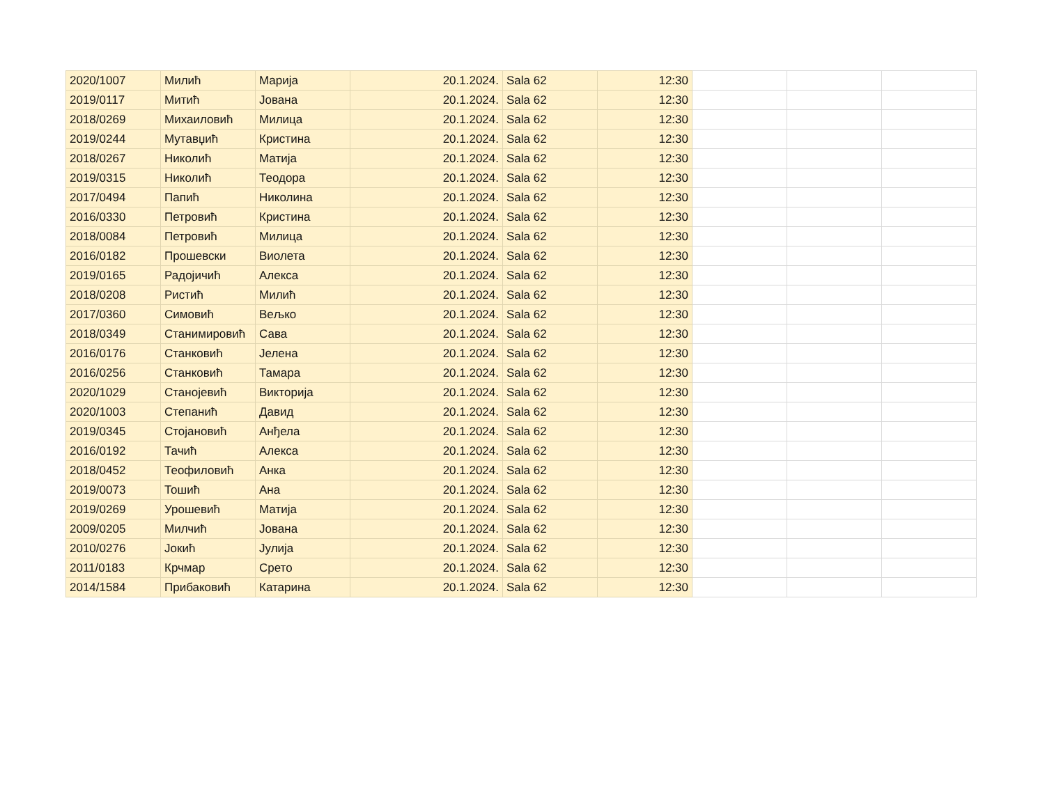| 2020/1007 | Милић | Марија | 20.1.2024. | Sala 62 | 12:30 | | | |
| 2019/0117 | Митић | Јована | 20.1.2024. | Sala 62 | 12:30 | | | |
| 2018/0269 | Михаиловић | Милица | 20.1.2024. | Sala 62 | 12:30 | | | |
| 2019/0244 | Мутавџић | Кристина | 20.1.2024. | Sala 62 | 12:30 | | | |
| 2018/0267 | Николић | Матија | 20.1.2024. | Sala 62 | 12:30 | | | |
| 2019/0315 | Николић | Теодора | 20.1.2024. | Sala 62 | 12:30 | | | |
| 2017/0494 | Папић | Николина | 20.1.2024. | Sala 62 | 12:30 | | | |
| 2016/0330 | Петровић | Кристина | 20.1.2024. | Sala 62 | 12:30 | | | |
| 2018/0084 | Петровић | Милица | 20.1.2024. | Sala 62 | 12:30 | | | |
| 2016/0182 | Прошевски | Виолета | 20.1.2024. | Sala 62 | 12:30 | | | |
| 2019/0165 | Радојичић | Алекса | 20.1.2024. | Sala 62 | 12:30 | | | |
| 2018/0208 | Ристић | Милић | 20.1.2024. | Sala 62 | 12:30 | | | |
| 2017/0360 | Симовић | Вељко | 20.1.2024. | Sala 62 | 12:30 | | | |
| 2018/0349 | Станимировић | Сава | 20.1.2024. | Sala 62 | 12:30 | | | |
| 2016/0176 | Станковић | Јелена | 20.1.2024. | Sala 62 | 12:30 | | | |
| 2016/0256 | Станковић | Тамара | 20.1.2024. | Sala 62 | 12:30 | | | |
| 2020/1029 | Станојевић | Викторија | 20.1.2024. | Sala 62 | 12:30 | | | |
| 2020/1003 | Степанић | Давид | 20.1.2024. | Sala 62 | 12:30 | | | |
| 2019/0345 | Стојановић | Анђела | 20.1.2024. | Sala 62 | 12:30 | | | |
| 2016/0192 | Тачић | Алекса | 20.1.2024. | Sala 62 | 12:30 | | | |
| 2018/0452 | Теофиловић | Анка | 20.1.2024. | Sala 62 | 12:30 | | | |
| 2019/0073 | Тошић | Ана | 20.1.2024. | Sala 62 | 12:30 | | | |
| 2019/0269 | Урошевић | Матија | 20.1.2024. | Sala 62 | 12:30 | | | |
| 2009/0205 | Милчић | Јована | 20.1.2024. | Sala 62 | 12:30 | | | |
| 2010/0276 | Јокић | Јулија | 20.1.2024. | Sala 62 | 12:30 | | | |
| 2011/0183 | Крчмар | Срето | 20.1.2024. | Sala 62 | 12:30 | | | |
| 2014/1584 | Прибаковић | Катарина | 20.1.2024. | Sala 62 | 12:30 | | | |